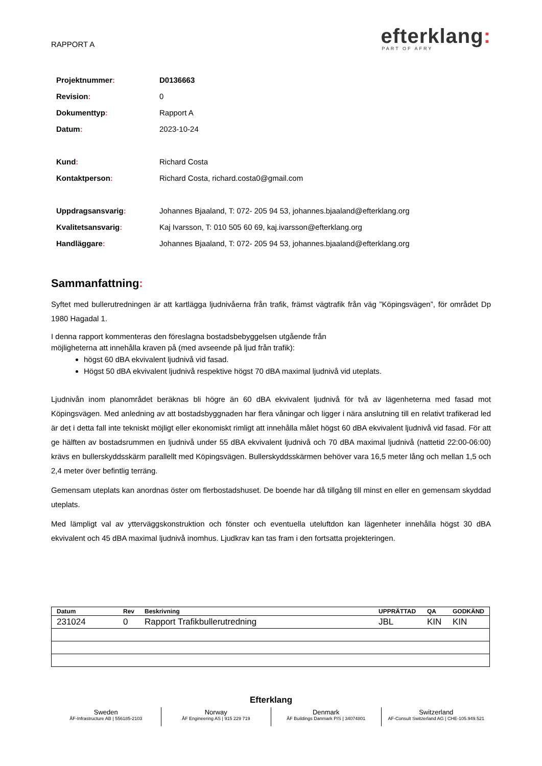RAPPORT A
efterklang:
PART OF AFRY
| Projektnummer : | D0136663 |
| Revision : | 0 |
| Dokumenttyp : | Rapport A |
| Datum : | 2023-10-24 |
| Kund : | Richard Costa |
| Kontaktperson : | Richard Costa, richard.costa0@gmail.com |
| Uppdragsansvarig : | Johannes Bjaaland, T: 072- 205 94 53, johannes.bjaaland@efterklang.org |
| Kvalitetsansvarig : | Kaj Ivarsson, T: 010 505 60 69, kaj.ivarsson@efterklang.org |
| Handläggare : | Johannes Bjaaland, T: 072- 205 94 53, johannes.bjaaland@efterklang.org |
Sammanfattning:
Syftet med bullerutredningen är att kartlägga ljudnivåerna från trafik, främst vägtrafik från väg ”Köpingsvägen”, för området Dp 1980 Hagadal 1.
I denna rapport kommenteras den föreslagna bostadsbebyggelsen utgående från
möjligheterna att innehålla kraven på (med avseende på ljud från trafik):
högst 60 dBA ekvivalent ljudnivå vid fasad.
Högst 50 dBA ekvivalent ljudnivå respektive högst 70 dBA maximal ljudnivå vid uteplats.
Ljudnivån inom planområdet beräknas bli högre än 60 dBA ekvivalent ljudnivå för två av lägenheterna med fasad mot Köpingsvägen. Med anledning av att bostadsbyggnaden har flera våningar och ligger i nära anslutning till en relativt trafikerad led är det i detta fall inte tekniskt möjligt eller ekonomiskt rimligt att innehålla målet högst 60 dBA ekvivalent ljudnivå vid fasad. För att ge hälften av bostadsrummen en ljudnivå under 55 dBA ekvivalent ljudnivå och 70 dBA maximal ljudnivå (nattetid 22:00-06:00) krävs en bullerskyddsskärm parallellt med Köpingsvägen. Bullerskyddsskärmen behöver vara 16,5 meter lång och mellan 1,5 och 2,4 meter över befintlig terräng.
Gemensam uteplats kan anordnas öster om flerbostadshuset. De boende har då tillgång till minst en eller en gemensam skyddad uteplats.
Med lämpligt val av ytterväggskonstruktion och fönster och eventuella uteluftdon kan lägenheter innehålla högst 30 dBA ekvivalent och 45 dBA maximal ljudnivå inomhus. Ljudkrav kan tas fram i den fortsatta projekteringen.
| Datum | Rev | Beskrivning | UPPRÄTTAD | QA | GODKÄND |
| --- | --- | --- | --- | --- | --- |
| 231024 | 0 | Rapport Trafikbullerutredning | JBL | KIN | KIN |
Efterklang
Sweden
ÅF-Infrastructure AB | 556185-2103
Norway
ÅF Engineering AS | 915 229 719
Denmark
ÅF Buildings Danmark P/S | 34074801
Switzerland
AF-Consult Switzerland AG | CHE-105.949.521